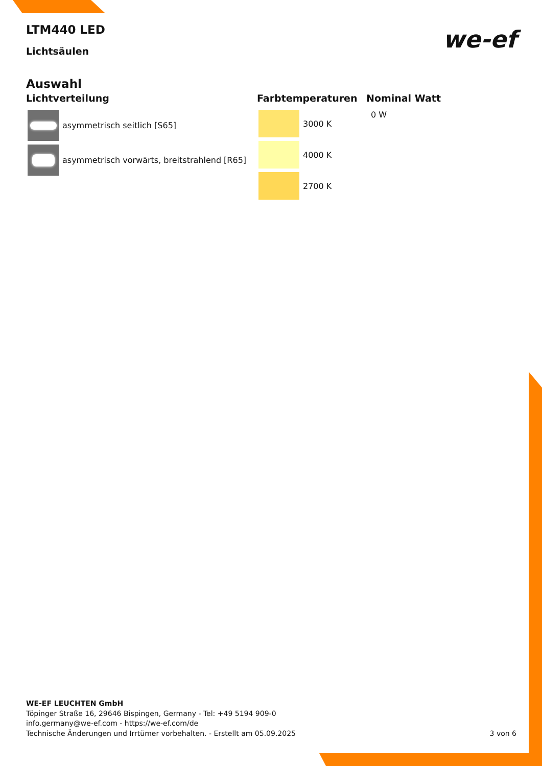we-ef
LTM440 LED
Lichtsäulen
Auswahl
Lichtverteilung
asymmetrisch seitlich [S65]
asymmetrisch vorwärts, breitstrahlend [R65]
Farbtemperaturen
3000 K
4000 K
2700 K
Nominal Watt
0 W
WE-EF LEUCHTEN GmbH
Töpinger Straße 16, 29646 Bispingen, Germany - Tel: +49 5194 909-0
info.germany@we-ef.com - https://we-ef.com/de
Technische Änderungen und Irrtümer vorbehalten. - Erstellt am 05.09.2025 3 von 6